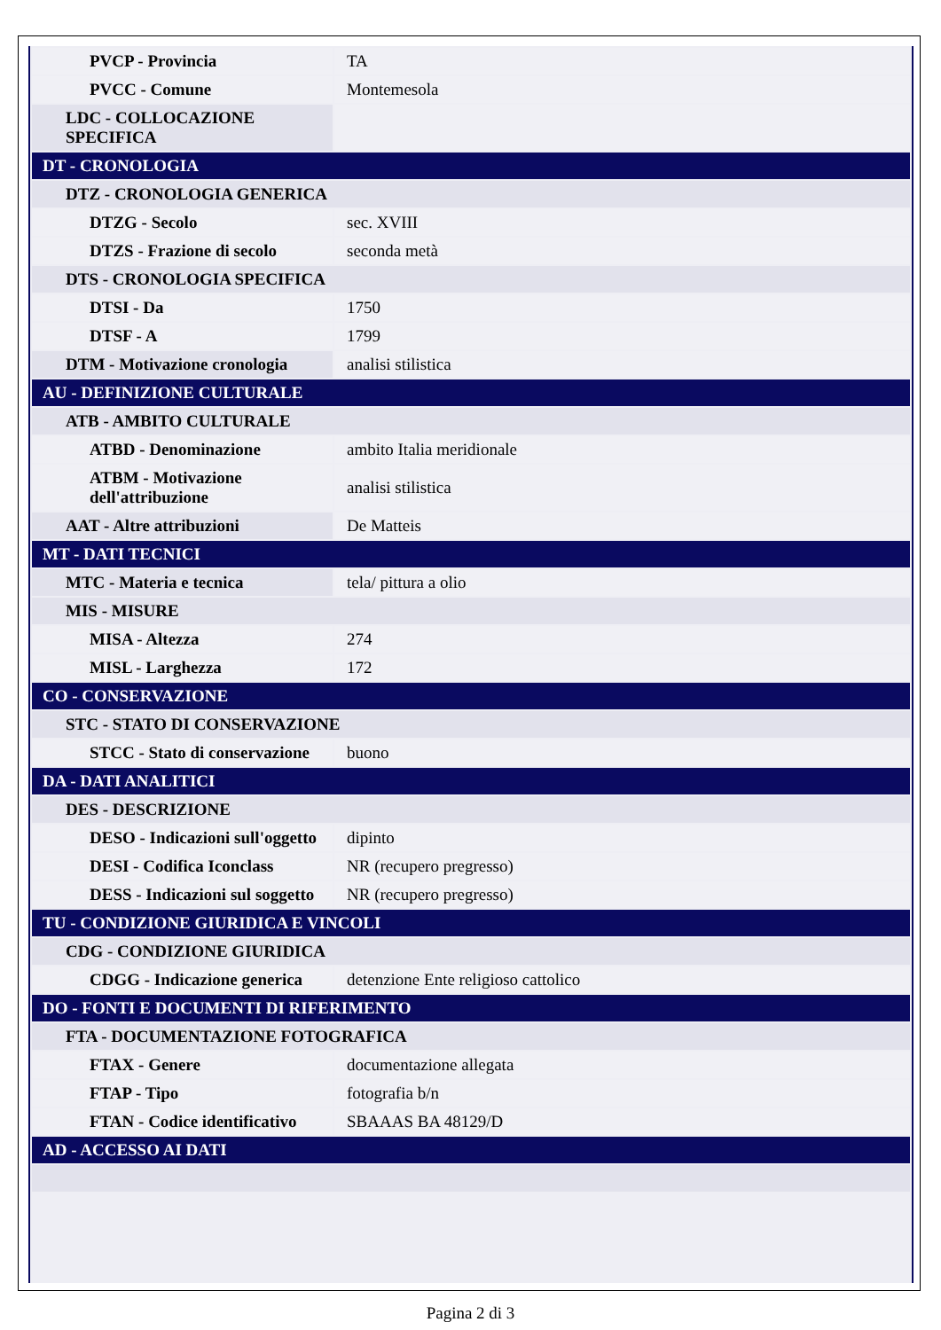| PVCP - Provincia | TA |
| PVCC - Comune | Montemesola |
| LDC - COLLOCAZIONE SPECIFICA | |
| DT - CRONOLOGIA | |
| DTZ - CRONOLOGIA GENERICA | |
| DTZG - Secolo | sec. XVIII |
| DTZS - Frazione di secolo | seconda metà |
| DTS - CRONOLOGIA SPECIFICA | |
| DTSI - Da | 1750 |
| DTSF - A | 1799 |
| DTM - Motivazione cronologia | analisi stilistica |
| AU - DEFINIZIONE CULTURALE | |
| ATB - AMBITO CULTURALE | |
| ATBD - Denominazione | ambito Italia meridionale |
| ATBM - Motivazione dell'attribuzione | analisi stilistica |
| AAT - Altre attribuzioni | De Matteis |
| MT - DATI TECNICI | |
| MTC - Materia e tecnica | tela/ pittura a olio |
| MIS - MISURE | |
| MISA - Altezza | 274 |
| MISL - Larghezza | 172 |
| CO - CONSERVAZIONE | |
| STC - STATO DI CONSERVAZIONE | |
| STCC - Stato di conservazione | buono |
| DA - DATI ANALITICI | |
| DES - DESCRIZIONE | |
| DESO - Indicazioni sull'oggetto | dipinto |
| DESI - Codifica Iconclass | NR (recupero pregresso) |
| DESS - Indicazioni sul soggetto | NR (recupero pregresso) |
| TU - CONDIZIONE GIURIDICA E VINCOLI | |
| CDG - CONDIZIONE GIURIDICA | |
| CDGG - Indicazione generica | detenzione Ente religioso cattolico |
| DO - FONTI E DOCUMENTI DI RIFERIMENTO | |
| FTA - DOCUMENTAZIONE FOTOGRAFICA | |
| FTAX - Genere | documentazione allegata |
| FTAP - Tipo | fotografia b/n |
| FTAN - Codice identificativo | SBAAAS BA 48129/D |
| AD - ACCESSO AI DATI | |
Pagina 2 di 3